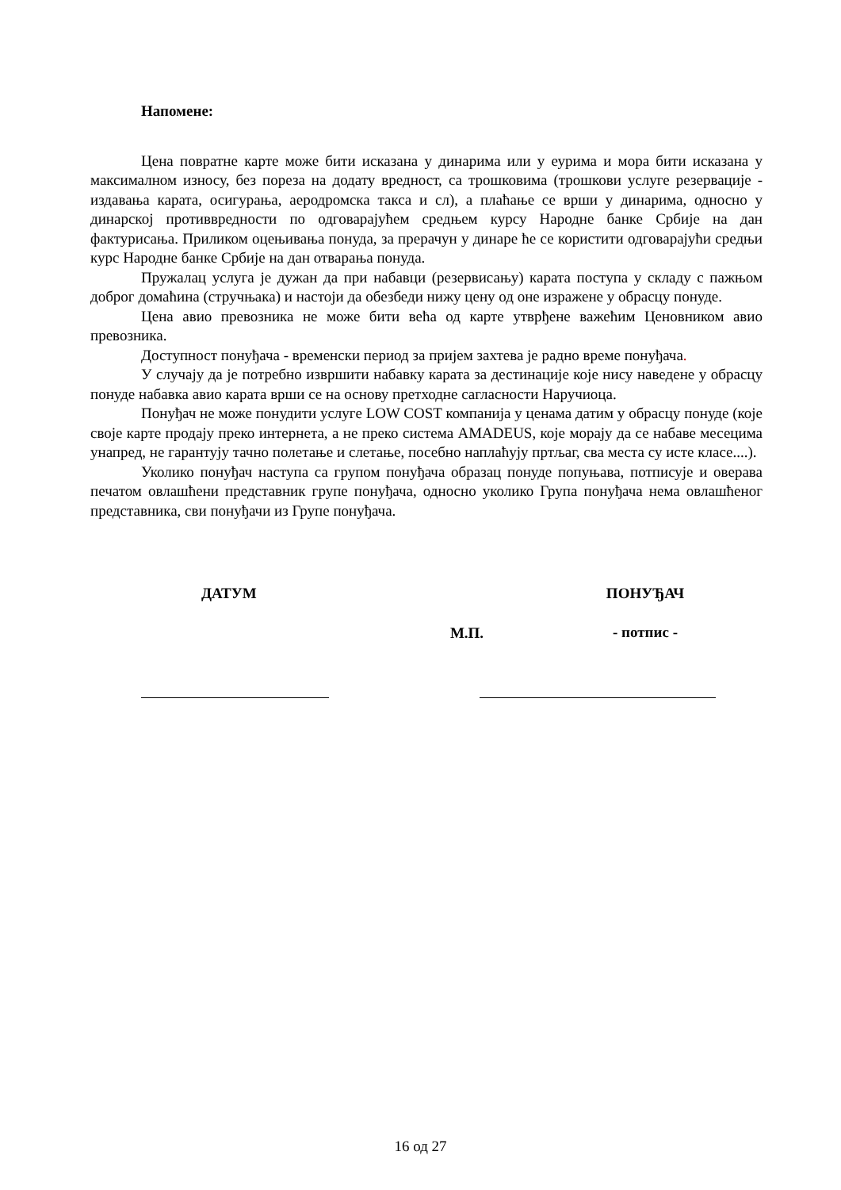Напомене:
Цена повратне карте може бити исказана у динарима или у еурима и мора бити исказана у максималном износу, без пореза на додату вредност, са трошковима (трошкови услуге резервације - издавања карата, осигурања, аеродромска такса и сл), а плаћање се врши у динарима, односно у динарској противвредности по одговарајућем средњем курсу Народне банке Србије на дан фактурисања. Приликом оцењивања понуда, за прерачун у динаре ће се користити одговарајући средњи курс Народне банке Србије на дан отварања понуда.
Пружалац услуга је дужан да при набавци (резервисању) карата поступа у складу с пажњом доброг домаћина (стручњака) и настоји да обезбеди нижу цену од оне изражене у обрасцу понуде.
Цена авио превозника не може бити већа од карте утврђене важећим Ценовником авио превозника.
Доступност понуђача - временски период за пријем захтева је радно време понуђача.
У случају да је потребно извршити набавку карата за дестинације које нису наведене у обрасцу понуде набавка авио карата врши се на основу претходне сагласности Наручиоца.
Понуђач не може понудити услуге LOW COST компанија у ценама датим у обрасцу понуде (које своје карте продају преко интернета, а не преко система AMADEUS, које морају да се набаве месецима унапред, не гарантују тачно полетање и слетање, посебно наплаћују пртљаг, сва места су исте класе....).
Уколико понуђач наступа са групом понуђача образац понуде попуњава, потписује и оверава печатом овлашћени представник групе понуђача, односно уколико Група понуђача нема овлашћеног представника, сви понуђачи из Групе понуђача.
ДАТУМ
М.П.
ПОНУЂАЧ
- потпис -
16 од 27